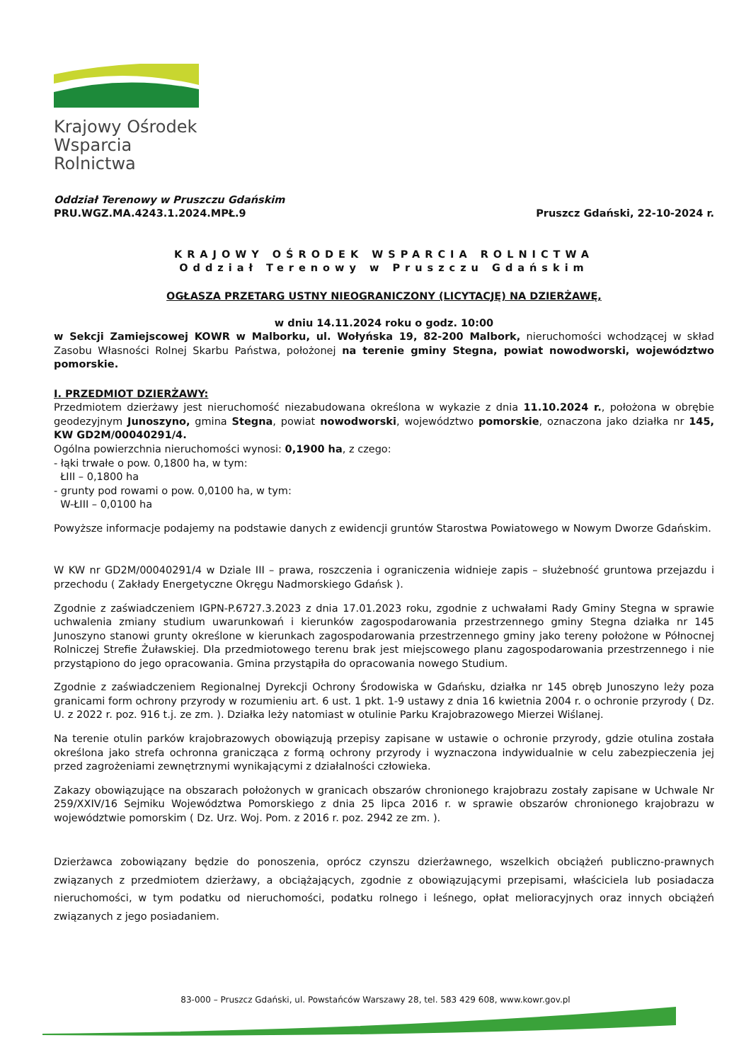Krajowy Ośrodek
Wsparcia Rolnictwa
Oddział Terenowy w Pruszczu Gdańskim
PRU.WGZ.MA.4243.1.2024.MPŁ.9
Pruszcz Gdański, 22-10-2024 r.
KRAJOWY OŚRODEK WSPARCIA ROLNICTWA
Oddział Terenowy w Pruszczu Gdańskim
OGŁASZA PRZETARG USTNY NIEOGRANICZONY (LICYTACJĘ) NA DZIERŻAWĘ,
w dniu 14.11.2024 roku o godz. 10:00
w Sekcji Zamiejscowej KOWR w Malborku, ul. Wołyńska 19, 82-200 Malbork, nieruchomości wchodzącej w skład Zasobu Własności Rolnej Skarbu Państwa, położonej na terenie gminy Stegna, powiat nowodworski, województwo pomorskie.
I. PRZEDMIOT DZIERŻAWY:
Przedmiotem dzierżawy jest nieruchomość niezabudowana określona w wykazie z dnia 11.10.2024 r., położona w obrębie geodezyjnym Junoszyno, gmina Stegna, powiat nowodworski, województwo pomorskie, oznaczona jako działka nr 145, KW GD2M/00040291/4.
Ogólna powierzchnia nieruchomości wynosi: 0,1900 ha, z czego:
- łąki trwałe o pow. 0,1800 ha, w tym:
ŁIII – 0,1800 ha
- grunty pod rowami o pow. 0,0100 ha, w tym:
W-ŁIII – 0,0100 ha
Powyższe informacje podajemy na podstawie danych z ewidencji gruntów Starostwa Powiatowego w Nowym Dworze Gdańskim.
W KW nr GD2M/00040291/4 w Dziale III – prawa, roszczenia i ograniczenia widnieje zapis – służebność gruntowa przejazdu i przechodu ( Zakłady Energetyczne Okręgu Nadmorskiego Gdańsk ).
Zgodnie z zaświadczeniem IGPN-P.6727.3.2023 z dnia 17.01.2023 roku, zgodnie z uchwałami Rady Gminy Stegna w sprawie uchwalenia zmiany studium uwarunkowań i kierunków zagospodarowania przestrzennego gminy Stegna działka nr 145 Junoszyno stanowi grunty określone w kierunkach zagospodarowania przestrzennego gminy jako tereny położone w Północnej Rolniczej Strefie Żuławskiej. Dla przedmiotowego terenu brak jest miejscowego planu zagospodarowania przestrzennego i nie przystąpiono do jego opracowania. Gmina przystąpiła do opracowania nowego Studium.
Zgodnie z zaświadczeniem Regionalnej Dyrekcji Ochrony Środowiska w Gdańsku, działka nr 145 obręb Junoszyno leży poza granicami form ochrony przyrody w rozumieniu art. 6 ust. 1 pkt. 1-9 ustawy z dnia 16 kwietnia 2004 r. o ochronie przyrody ( Dz. U. z 2022 r. poz. 916 t.j. ze zm. ). Działka leży natomiast w otulinie Parku Krajobrazowego Mierzei Wiślanej.
Na terenie otulin parków krajobrazowych obowiązują przepisy zapisane w ustawie o ochronie przyrody, gdzie otulina została określona jako strefa ochronna granicząca z formą ochrony przyrody i wyznaczona indywidualnie w celu zabezpieczenia jej przed zagrożeniami zewnętrznymi wynikającymi z działalności człowieka.
Zakazy obowiązujące na obszarach położonych w granicach obszarów chronionego krajobrazu zostały zapisane w Uchwale Nr 259/XXIV/16 Sejmiku Województwa Pomorskiego z dnia 25 lipca 2016 r. w sprawie obszarów chronionego krajobrazu w województwie pomorskim ( Dz. Urz. Woj. Pom. z 2016 r. poz. 2942 ze zm. ).
Dzierżawca zobowiązany będzie do ponoszenia, oprócz czynszu dzierżawnego, wszelkich obciążeń publiczno-prawnych związanych z przedmiotem dzierżawy, a obciążających, zgodnie z obowiązującymi przepisami, właściciela lub posiadacza nieruchomości, w tym podatku od nieruchomości, podatku rolnego i leśnego, opłat melioracyjnych oraz innych obciążeń związanych z jego posiadaniem.
83-000 – Pruszcz Gdański, ul. Powstańców Warszawy 28, tel. 583 429 608, www.kowr.gov.pl